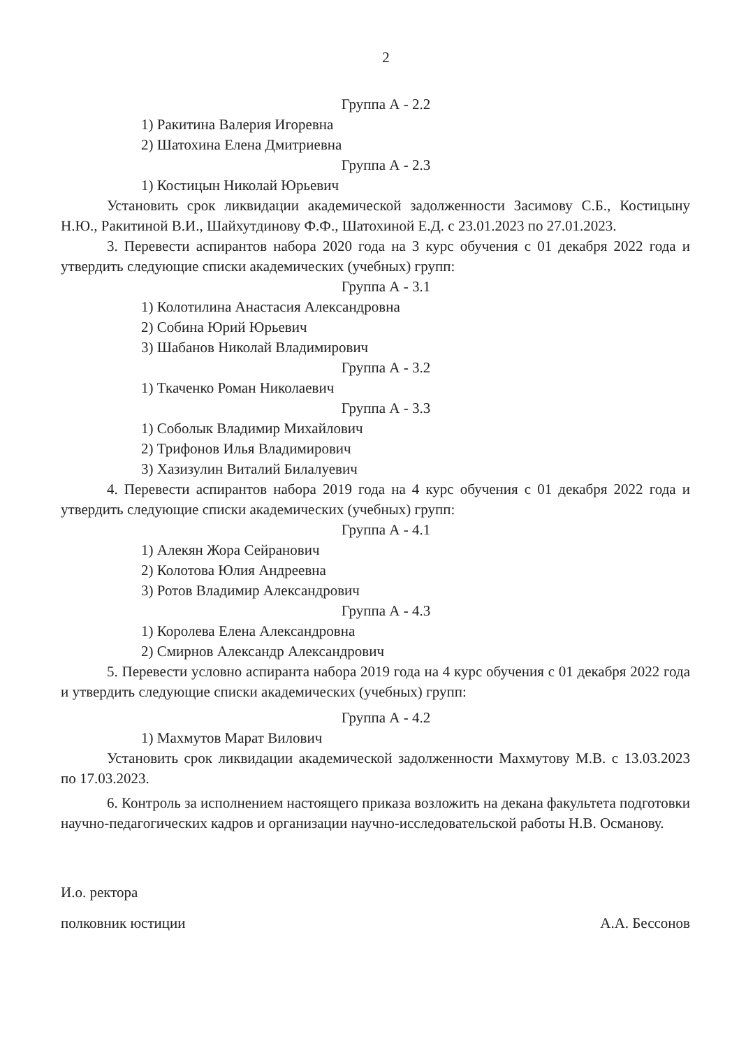2
Группа А - 2.2
1) Ракитина Валерия Игоревна
2) Шатохина Елена Дмитриевна
Группа А - 2.3
1) Костицын Николай Юрьевич
Установить срок ликвидации академической задолженности Засимову С.Б., Костицыну Н.Ю., Ракитиной В.И., Шайхутдинову Ф.Ф., Шатохиной Е.Д. с 23.01.2023 по 27.01.2023.
3. Перевести аспирантов набора 2020 года на 3 курс обучения с 01 декабря 2022 года и утвердить следующие списки академических (учебных) групп:
Группа А - 3.1
1) Колотилина Анастасия Александровна
2) Собина Юрий Юрьевич
3) Шабанов Николай Владимирович
Группа А - 3.2
1) Ткаченко Роман Николаевич
Группа А - 3.3
1) Соболык Владимир Михайлович
2) Трифонов Илья Владимирович
3) Хазизулин Виталий Билалуевич
4. Перевести аспирантов набора 2019 года на 4 курс обучения с 01 декабря 2022 года и утвердить следующие списки академических (учебных) групп:
Группа А - 4.1
1) Алекян Жора Сейранович
2) Колотова Юлия Андреевна
3) Ротов Владимир Александрович
Группа А - 4.3
1) Королева Елена Александровна
2) Смирнов Александр Александрович
5. Перевести условно аспиранта набора 2019 года на 4 курс обучения с 01 декабря 2022 года и утвердить следующие списки академических (учебных) групп:
Группа А - 4.2
1) Махмутов Марат Вилович
Установить срок ликвидации академической задолженности Махмутову М.В. с 13.03.2023 по 17.03.2023.
6. Контроль за исполнением настоящего приказа возложить на декана факультета подготовки научно-педагогических кадров и организации научно-исследовательской работы Н.В. Османову.
И.о. ректора
полковник юстиции
А.А. Бессонов